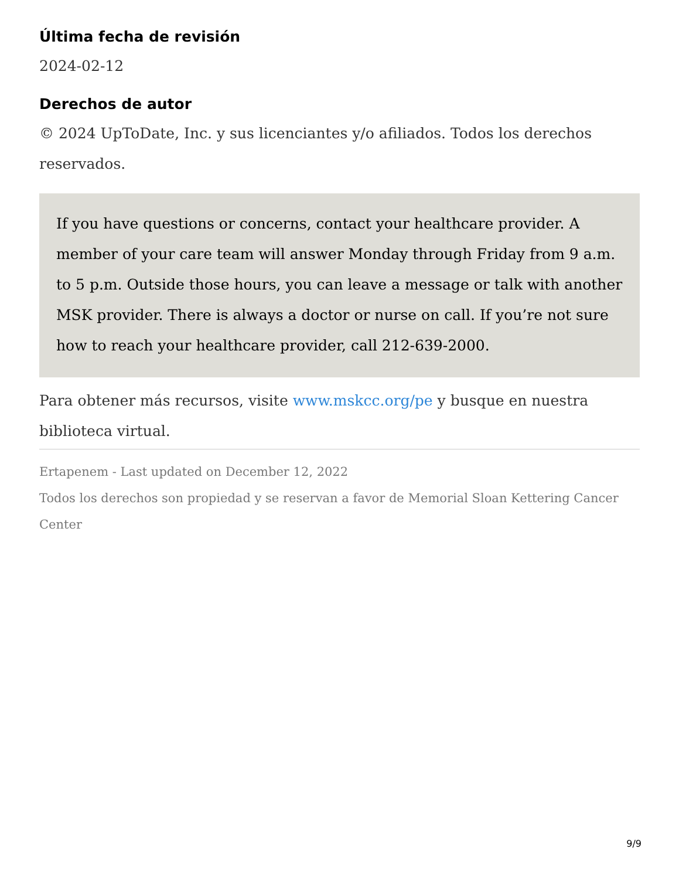Última fecha de revisión
2024-02-12
Derechos de autor
© 2024 UpToDate, Inc. y sus licenciantes y/o afiliados. Todos los derechos reservados.
If you have questions or concerns, contact your healthcare provider. A member of your care team will answer Monday through Friday from 9 a.m. to 5 p.m. Outside those hours, you can leave a message or talk with another MSK provider. There is always a doctor or nurse on call. If you’re not sure how to reach your healthcare provider, call 212-639-2000.
Para obtener más recursos, visite www.mskcc.org/pe y busque en nuestra biblioteca virtual.
Ertapenem - Last updated on December 12, 2022
Todos los derechos son propiedad y se reservan a favor de Memorial Sloan Kettering Cancer Center
9/9